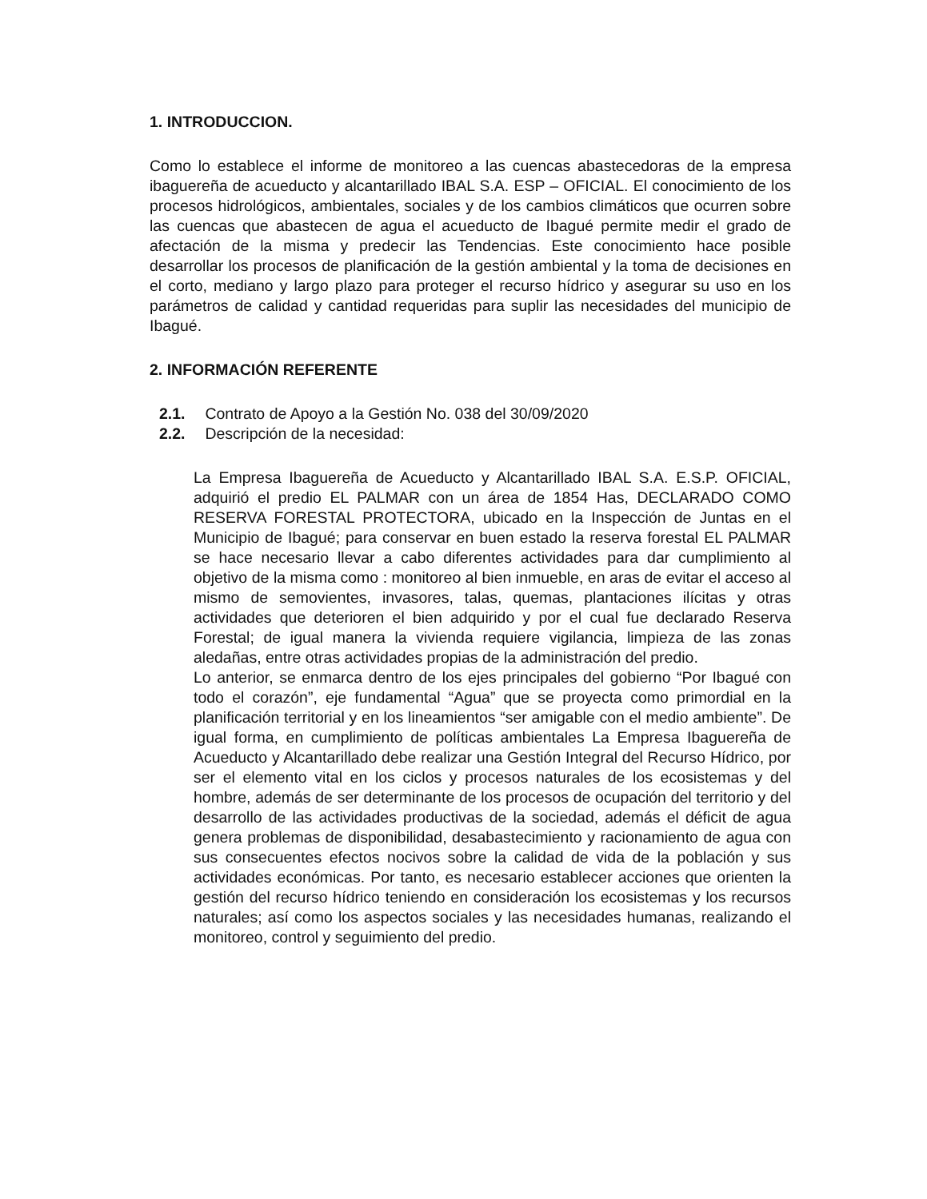1. INTRODUCCION.
Como lo establece el informe de monitoreo a las cuencas abastecedoras de la empresa ibaguereña de acueducto y alcantarillado IBAL S.A. ESP – OFICIAL. El conocimiento de los procesos hidrológicos, ambientales, sociales y de los cambios climáticos que ocurren sobre las cuencas que abastecen de agua el acueducto de Ibagué permite medir el grado de afectación de la misma y predecir las Tendencias. Este conocimiento hace posible desarrollar los procesos de planificación de la gestión ambiental y la toma de decisiones en el corto, mediano y largo plazo para proteger el recurso hídrico y asegurar su uso en los parámetros de calidad y cantidad requeridas para suplir las necesidades del municipio de Ibagué.
2. INFORMACIÓN REFERENTE
2.1. Contrato de Apoyo a la Gestión No. 038 del 30/09/2020
2.2. Descripción de la necesidad:
La Empresa Ibaguereña de Acueducto y Alcantarillado IBAL S.A. E.S.P. OFICIAL, adquirió el predio EL PALMAR con un área de 1854 Has, DECLARADO COMO RESERVA FORESTAL PROTECTORA, ubicado en la Inspección de Juntas en el Municipio de Ibagué; para conservar en buen estado la reserva forestal EL PALMAR se hace necesario llevar a cabo diferentes actividades para dar cumplimiento al objetivo de la misma como : monitoreo al bien inmueble, en aras de evitar el acceso al mismo de semovientes, invasores, talas, quemas, plantaciones ilícitas y otras actividades que deterioren el bien adquirido y por el cual fue declarado Reserva Forestal; de igual manera la vivienda requiere vigilancia, limpieza de las zonas aledañas, entre otras actividades propias de la administración del predio.
Lo anterior, se enmarca dentro de los ejes principales del gobierno “Por Ibagué con todo el corazón”, eje fundamental “Agua” que se proyecta como primordial en la planificación territorial y en los lineamientos “ser amigable con el medio ambiente”. De igual forma, en cumplimiento de políticas ambientales La Empresa Ibaguereña de Acueducto y Alcantarillado debe realizar una Gestión Integral del Recurso Hídrico, por ser el elemento vital en los ciclos y procesos naturales de los ecosistemas y del hombre, además de ser determinante de los procesos de ocupación del territorio y del desarrollo de las actividades productivas de la sociedad, además el déficit de agua genera problemas de disponibilidad, desabastecimiento y racionamiento de agua con sus consecuentes efectos nocivos sobre la calidad de vida de la población y sus actividades económicas. Por tanto, es necesario establecer acciones que orienten la gestión del recurso hídrico teniendo en consideración los ecosistemas y los recursos naturales; así como los aspectos sociales y las necesidades humanas, realizando el monitoreo, control y seguimiento del predio.